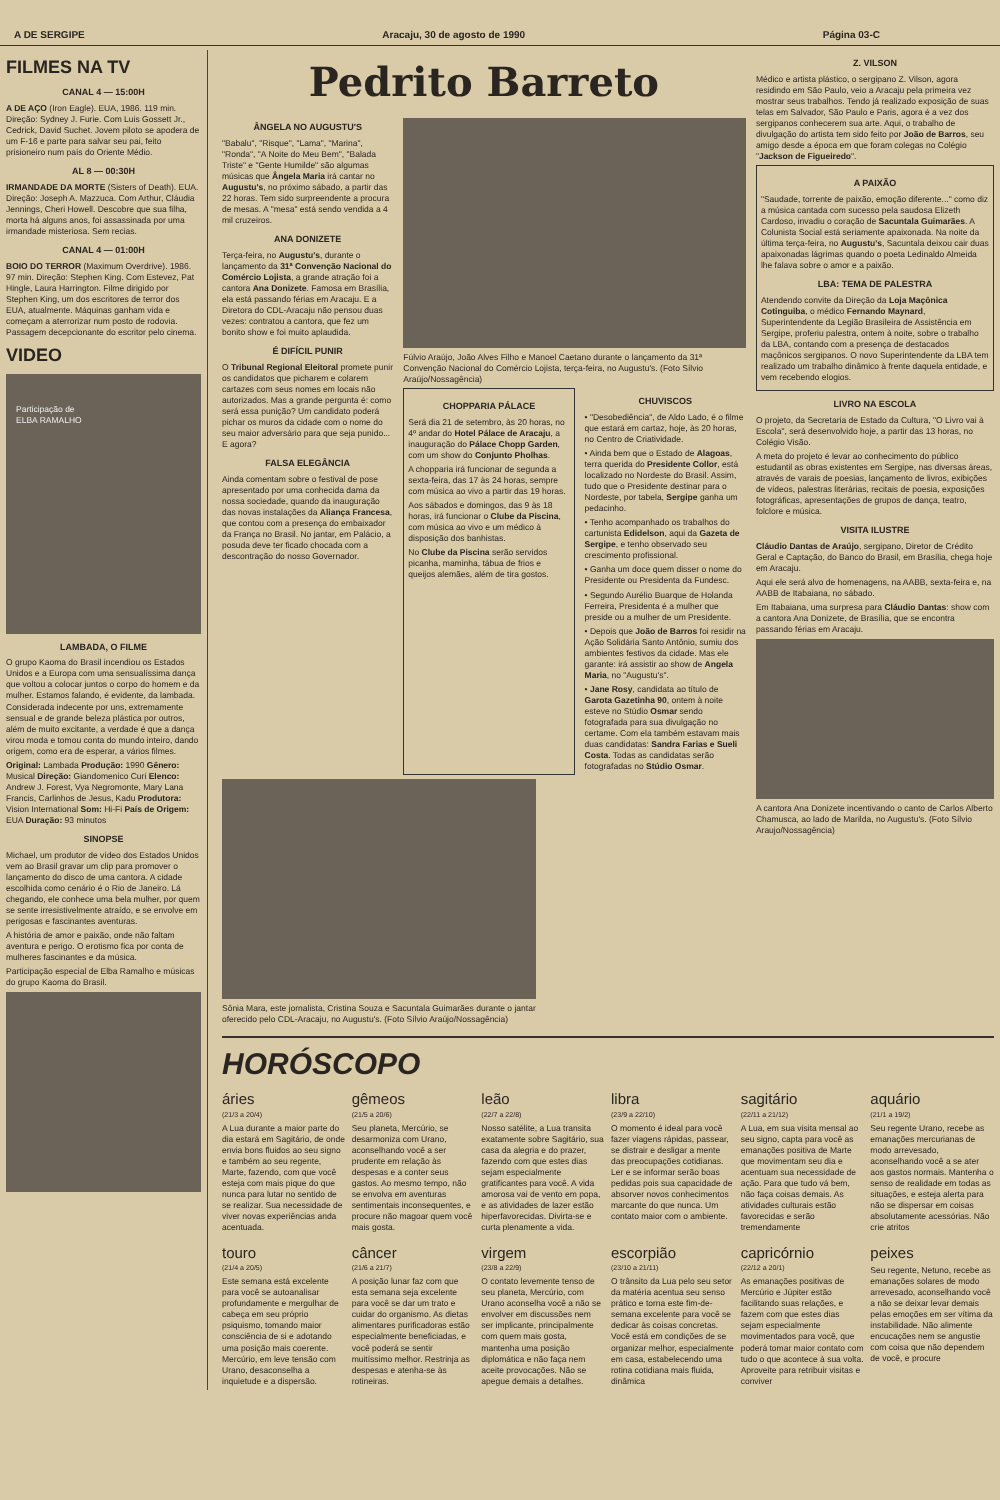A DE SERGIPE Aracaju, 30 de agosto de 1990 Página 03-C
FILMES NA TV
CANAL 4 — 15:00H
A DE AÇO (Iron Eagle). EUA, 1986. 119 min. Direção: Sydney J. Furie. Com Luis Gossett Jr., Cedrick, David Suchet. Jovem piloto se apodera de um F-16 e parte para salvar seu pai, feito prisioneiro num país do Oriente Médio.
AL 8 — 00:30H
IRMANDADE DA MORTE (Sisters of Death). EUA. Direção: Joseph A. Mazzuca. Com Arthur, Cláudia Jennings, Cheri Howell. Descobre que sua filha, morta há alguns anos, foi assassinada por uma irmandade misteriosa. Sem recias.
CANAL 4 — 01:00H
BOIO DO TERROR (Maximum Overdrive). 1986. 97 min. Direção: Stephen King. Com Estevez, Pat Hingle, Laura Harrington. Filme dirigido por Stephen King, um dos escritores de terror dos EUA, atualmente. Máquinas ganham vida e começam a aterrorizar num posto de rodovia. Passagem decepcionante do escritor pelo cinema.
VIDEO
Participação de
ELBA RAMALHO
LAMBADA, O FILME
O grupo Kaoma do Brasil incendiou os Estados Unidos e a Europa com uma sensualíssima dança que voltou a colocar juntos o corpo do homem e da mulher. Estamos falando, é evidente, da lambada. Considerada indecente por uns, extremamente sensual e de grande beleza plástica por outros, além de muito excitante, a verdade é que a dança virou moda e tomou conta do mundo inteiro, dando origem, como era de esperar, a vários filmes.
Original: Lambada Produção: 1990 Gênero: Musical Direção: Giandomenico Curi Elenco: Andrew J. Forest, Vya Negromonte, Mary Lana Francis, Carlinhos de Jesus, Kadu Produtora: Vision International Som: Hi-Fi País de Origem: EUA Duração: 93 minutos
SINOPSE
Michael, um produtor de vídeo dos Estados Unidos vem ao Brasil gravar um clip para promover o lançamento do disco de uma cantora. A cidade escolhida como cenário é o Rio de Janeiro. Lá chegando, ele conhece uma bela mulher, por quem se sente irresistivelmente atraído, e se envolve em perigosas e fascinantes aventuras.
A história de amor e paixão, onde não faltam aventura e perigo. O erotismo fica por conta de mulheres fascinantes e da música.
Participação especial de Elba Ramalho e músicas do grupo Kaoma do Brasil.
Pedrito Barreto
ÂNGELA NO AUGUSTU'S
"Babalu", "Risque", "Lama", "Marina", "Ronda", "A Noite do Meu Bem", "Balada Triste" e "Gente Humilde" são algumas músicas que Ângela Maria irá cantar no Augustu's, no próximo sábado, a partir das 22 horas. Tem sido surpreendente a procura de mesas. A "mesa" está sendo vendida a 4 mil cruzeiros.
ANA DONIZETE
Terça-feira, no Augustu's, durante o lançamento da 31ª Convenção Nacional do Comércio Lojista, a grande atração foi a cantora Ana Donizete. Famosa em Brasília, ela está passando férias em Aracaju. E a Diretora do CDL-Aracaju não pensou duas vezes: contratou a cantora, que fez um bonito show e foi muito aplaudida.
É DIFÍCIL PUNIR
O Tribunal Regional Eleitoral promete punir os candidatos que picharem e colarem cartazes com seus nomes em locais não autorizados. Mas a grande pergunta é: como será essa punição? Um candidato poderá pichar os muros da cidade com o nome do seu maior adversário para que seja punido... E agora?
FALSA ELEGÂNCIA
Ainda comentam sobre o festival de pose apresentado por uma conhecida dama da nossa sociedade, quando da inauguração das novas instalações da Aliança Francesa, que contou com a presença do embaixador da França no Brasil. No jantar, em Palácio, a posuda deve ter ficado chocada com a descontração do nosso Governador.
Fúlvio Araújo, João Alves Filho e Manoel Caetano durante o lançamento da 31ª Convenção Nacional do Comércio Lojista, terça-feira, no Augustu's. (Foto Sílvio Araújo/Nossagência)
CHOPPARIA PÁLACE
Será dia 21 de setembro, às 20 horas, no 4º andar do Hotel Pálace de Aracaju, a inauguração do Pálace Chopp Garden, com um show do Conjunto Pholhas.
A chopparia irá funcionar de segunda a sexta-feira, das 17 às 24 horas, sempre com música ao vivo a partir das 19 horas.
Aos sábados e domingos, das 9 às 18 horas, irá funcionar o Clube da Piscina, com música ao vivo e um médico à disposição dos banhistas.
No Clube da Piscina serão servidos picanha, maminha, tábua de frios e queijos alemães, além de tira gostos.
CHUVISCOS
• "Desobediência", de Aldo Lado, é o filme que estará em cartaz, hoje, às 20 horas, no Centro de Criatividade.
• Ainda bem que o Estado de Alagoas, terra querida do Presidente Collor, está localizado no Nordeste do Brasil. Assim, tudo que o Presidente destinar para o Nordeste, por tabela, Sergipe ganha um pedacinho.
• Tenho acompanhado os trabalhos do cartunista Edidelson, aqui da Gazeta de Sergipe, e tenho observado seu crescimento profissional.
• Ganha um doce quem disser o nome do Presidente ou Presidenta da Fundesc.
• Segundo Aurélio Buarque de Holanda Ferreira, Presidenta é a mulher que preside ou a mulher de um Presidente.
• Depois que João de Barros foi residir na Ação Solidária Santo Antônio, sumiu dos ambientes festivos da cidade. Mas ele garante: irá assistir ao show de Angela Maria, no "Augustu's".
• Jane Rosy, candidata ao título de Garota Gazetinha 90, ontem à noite esteve no Stúdio Osmar sendo fotografada para sua divulgação no certame. Com ela também estavam mais duas candidatas: Sandra Farias e Sueli Costa. Todas as candidatas serão fotografadas no Stúdio Osmar.
Sônia Mara, este jornalista, Cristina Souza e Sacuntala Guimarães durante o jantar oferecido pelo CDL-Aracaju, no Augustu's. (Foto Sílvio Araújo/Nossagência)
Z. VILSON
Médico e artista plástico, o sergipano Z. Vilson, agora residindo em São Paulo, veio a Aracaju pela primeira vez mostrar seus trabalhos. Tendo já realizado exposição de suas telas em Salvador, São Paulo e Paris, agora é a vez dos sergipanos conhecerem sua arte. Aqui, o trabalho de divulgação do artista tem sido feito por João de Barros, seu amigo desde a época em que foram colegas no Colégio "Jackson de Figueiredo".
A PAIXÃO
"Saudade, torrente de paixão, emoção diferente..." como diz a música cantada com sucesso pela saudosa Elizeth Cardoso, invadiu o coração de Sacuntala Guimarães. A Colunista Social está seriamente apaixonada. Na noite da última terça-feira, no Augustu's, Sacuntala deixou cair duas apaixonadas lágrimas quando o poeta Ledinaldo Almeida lhe falava sobre o amor e a paixão.
LBA: TEMA DE PALESTRA
Atendendo convite da Direção da Loja Maçônica Cotinguiba, o médico Fernando Maynard, Superintendente da Legião Brasileira de Assistência em Sergipe, proferiu palestra, ontem à noite, sobre o trabalho da LBA, contando com a presença de destacados maçônicos sergipanos. O novo Superintendente da LBA tem realizado um trabalho dinâmico à frente daquela entidade, e vem recebendo elogios.
LIVRO NA ESCOLA
O projeto, da Secretaria de Estado da Cultura, "O Livro vai à Escola", será desenvolvido hoje, a partir das 13 horas, no Colégio Visão.
A meta do projeto é levar ao conhecimento do público estudantil as obras existentes em Sergipe, nas diversas áreas, através de varais de poesias, lançamento de livros, exibições de vídeos, palestras literárias, recitais de poesia, exposições fotográficas, apresentações de grupos de dança, teatro, folclore e música.
VISITA ILUSTRE
Cláudio Dantas de Araújo, sergipano, Diretor de Crédito Geral e Captação, do Banco do Brasil, em Brasília, chega hoje em Aracaju.
Aqui ele será alvo de homenagens, na AABB, sexta-feira e, na AABB de Itabaiana, no sábado.
Em Itabaiana, uma surpresa para Cláudio Dantas: show com a cantora Ana Donizete, de Brasília, que se encontra passando férias em Aracaju.
A cantora Ana Donizete incentivando o canto de Carlos Alberto Chamusca, ao lado de Marilda, no Augustu's. (Foto Sílvio Araujo/Nossagência)
HORÓSCOPO
áries
(21/3 a 20/4)
A Lua durante a maior parte do dia estará em Sagitário, de onde envia bons fluidos ao seu signo e também ao seu regente, Marte, fazendo, com que você esteja com mais pique do que nunca para lutar no sentido de se realizar. Sua necessidade de viver novas experiências anda acentuada.
gêmeos
(21/5 a 20/6)
Seu planeta, Mercúrio, se desarmoniza com Urano, aconselhando você a ser prudente em relação às despesas e a conter seus gastos. Ao mesmo tempo, não se envolva em aventuras sentimentais inconsequentes, e procure não magoar quem você mais gosta.
leão
(22/7 a 22/8)
Nosso satélite, a Lua transita exatamente sobre Sagitário, sua casa da alegria e do prazer, fazendo com que estes dias sejam especialmente gratificantes para você. A vida amorosa vai de vento em popa, e as atividades de lazer estão hiperfavorecidas. Divirta-se e curta plenamente a vida.
libra
(23/9 a 22/10)
O momento é ideal para você fazer viagens rápidas, passear, se distrair e desligar a mente das preocupações cotidianas. Ler e se informar serão boas pedidas pois sua capacidade de absorver novos conhecimentos marcante do que nunca. Um contato maior com o ambiente.
sagitário
(22/11 a 21/12)
A Lua, em sua visita mensal ao seu signo, capta para você as emanações positiva de Marte que movimentam seu dia e acentuam sua necessidade de ação. Para que tudo vá bem, não faça coisas demais. As atividades culturais estão favorecidas e serão tremendamente
aquário
(21/1 a 19/2)
Seu regente Urano, recebe as emanações mercurianas de modo arrevesado, aconselhando você a se ater aos gastos normais. Mantenha o senso de realidade em todas as situações, e esteja alerta para não se dispersar em coisas absolutamente acessórias. Não crie atritos
touro
(21/4 a 20/5)
Este semana está excelente para você se autoanalisar profundamente e mergulhar de cabeça em seu próprio psiquismo, tomando maior consciência de si e adotando uma posição mais coerente. Mercúrio, em leve tensão com Urano, desaconselha a inquietude e a dispersão.
câncer
(21/6 a 21/7)
A posição lunar faz com que esta semana seja excelente para você se dar um trato e cuidar do organismo. As dietas alimentares purificadoras estão especialmente beneficiadas, e você poderá se sentir muitíssimo melhor. Restrinja as despesas e atenha-se às rotineiras.
virgem
(23/8 a 22/9)
O contato levemente tenso de seu planeta, Mercúrio, com Urano aconselha você a não se envolver em discussões nem ser implicante, principalmente com quem mais gosta, mantenha uma posição diplomática e não faça nem aceite provocações. Não se apegue demais a detalhes.
escorpião
(23/10 a 21/11)
O trânsito da Lua pelo seu setor da matéria acentua seu senso prático e torna este fim-de-semana excelente para você se dedicar às coisas concretas. Você está em condições de se organizar melhor, especialmente em casa, estabelecendo uma rotina cotidiana mais fluida, dinâmica
capricórnio
(22/12 a 20/1)
As emanações positivas de Mercúrio e Júpiter estão facilitando suas relações, e fazem com que estes dias sejam especialmente movimentados para você, que poderá tomar maior contato com tudo o que acontece à sua volta. Aproveite para retribuir visitas e conviver
peixes
Seu regente, Netuno, recebe as emanações solares de modo arrevesado, aconselhando você a não se deixar levar demais pelas emoções em ser vítima da instabilidade. Não alimente encucações nem se angustie com coisa que não dependem de você, e procure